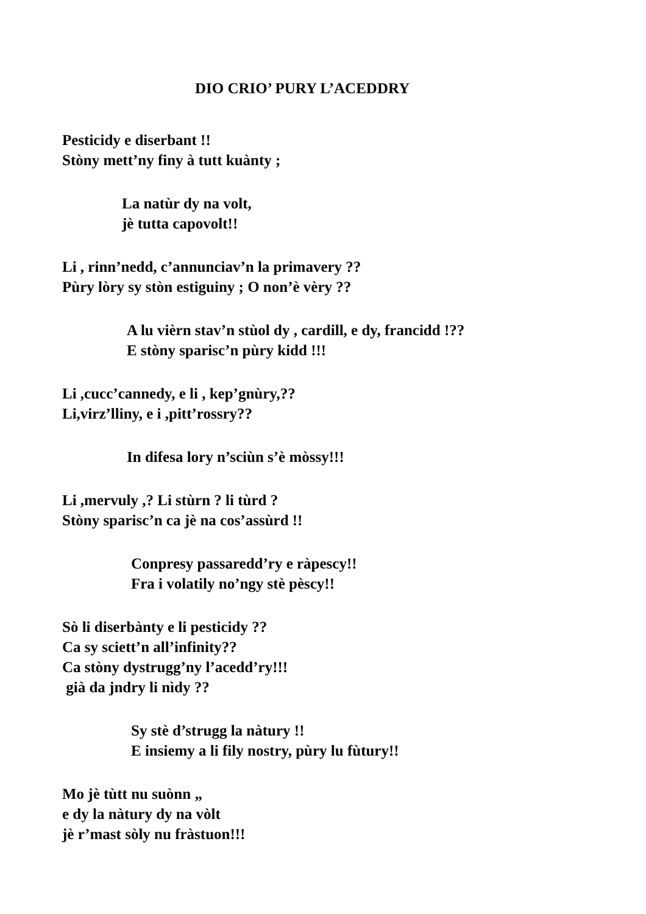DIO CRIO’ PURY L’ACEDDRY
Pesticidy e diserbant !!
Stòny mett’ny finy à tutt kuànty ;
La natùr dy na volt,
jè tutta capovolt!!
Li , rinn’nedd, c’annunciav’n la primavery ??
Pùry lòry sy stòn estiguiny ; O non’è vèry ??
A lu vièrn stav’n stùol dy , cardill, e dy, francidd !??
E stòny sparisc’n pùry kidd !!!
Li ,cucc’cannedy, e li , kep’gnùry,??
Li,virz’lliny, e i ,pitt’rossry??
In difesa lory n’sciùn s’è mòssy!!!
Li ,mervuly ,? Li stùrn ? li tùrd ?
Stòny sparisc’n ca jè na cos’assùrd !!
Conpresy passaredd’ry e ràpescy!!
Fra i volatily no’ngy stè pèscy!!
Sò li diserbànty e li pesticidy ??
Ca sy sciett’n all’infinity??
Ca stòny dystrugg’ny l’acedd’ry!!!
già da jndry li nìdy ??
Sy stè d’strugg la nàtury !!
E insiemy a li fily nostry, pùry lu fùtury!!
Mo jè tùtt nu suònn „
e dy la nàtury dy na vòlt
jè r’mast sòly nu fràstuon!!!